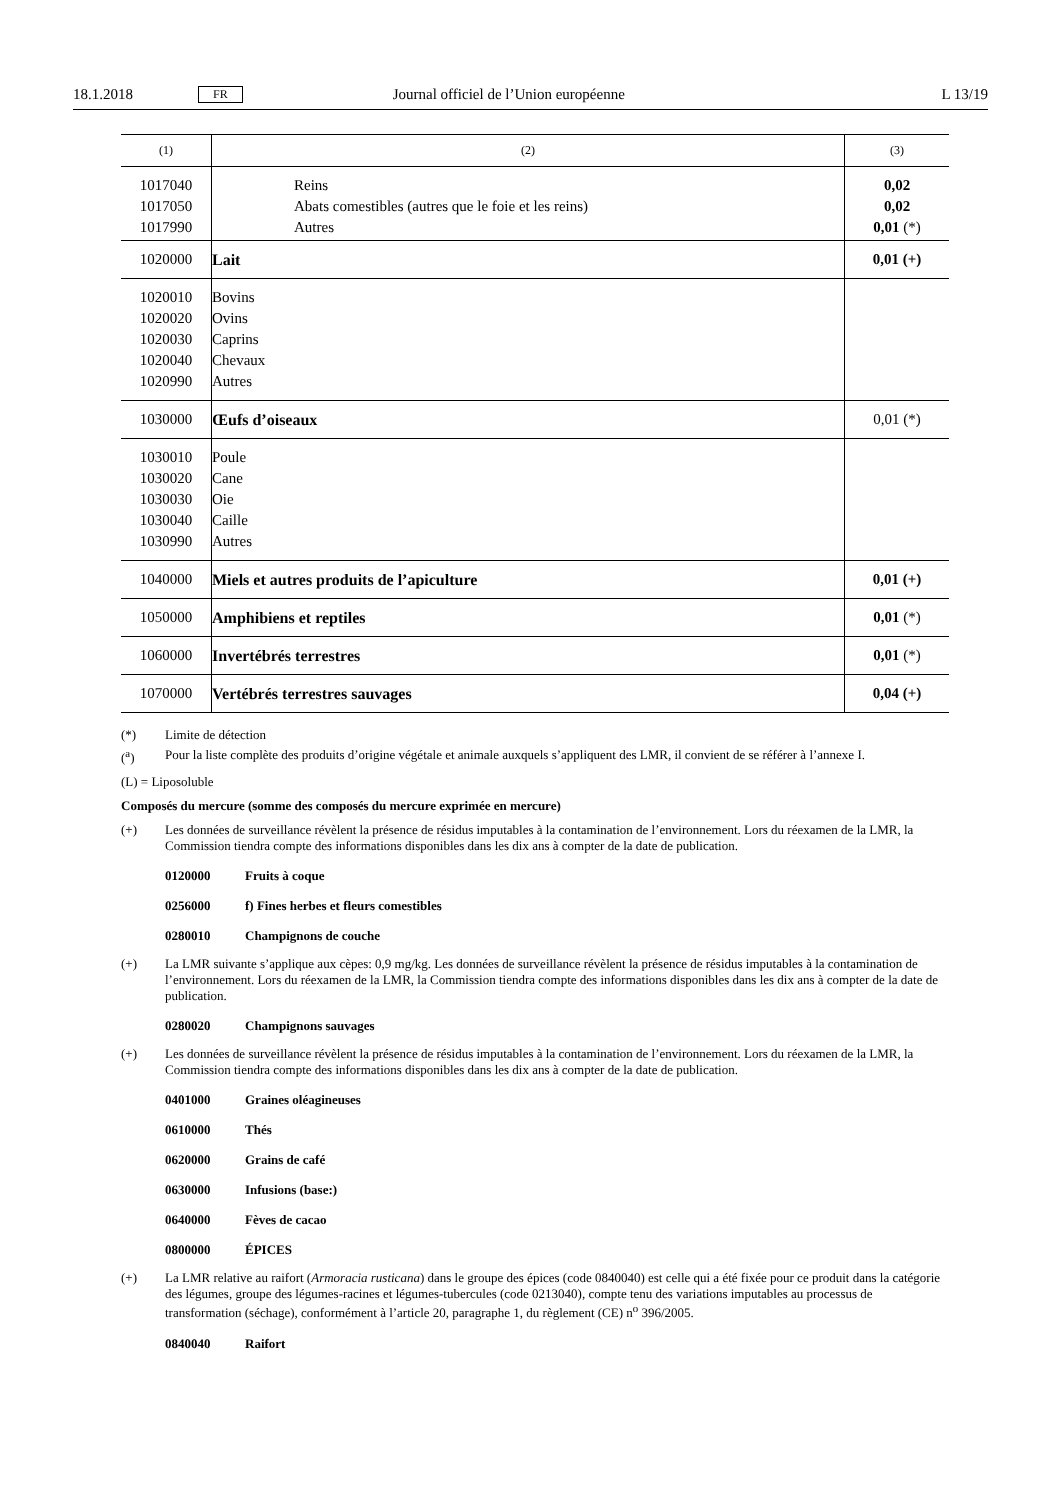18.1.2018 FR Journal officiel de l’Union européenne L 13/19
| (1) | (2) | (3) |
| --- | --- | --- |
| 1017040 1017050 1017990 | Reins Abats comestibles (autres que le foie et les reins) Autres | 0,02 0,02 0,01 (*) |
| 1020000 | Lait | 0,01 (+) |
| 1020010 1020020 1020030 1020040 1020990 | Bovins Ovins Caprins Chevaux Autres | |
| 1030000 | Œufs d’oiseaux | 0,01 (*) |
| 1030010 1030020 1030030 1030040 1030990 | Poule Cane Oie Caille Autres | |
| 1040000 | Miels et autres produits de l’apiculture | 0,01 (+) |
| 1050000 | Amphibiens et reptiles | 0,01 (*) |
| 1060000 | Invertébrés terrestres | 0,01 (*) |
| 1070000 | Vertébrés terrestres sauvages | 0,04 (+) |
(*) Limite de détection
(<sup>a</sup>) Pour la liste complète des produits d’origine végétale et animale auxquels s’appliquent des LMR, il convient de se référer à l’annexe I.
(L) = Liposoluble
Composés du mercure (somme des composés du mercure exprimée en mercure)
(+) Les données de surveillance révèlent la présence de résidus imputables à la contamination de l’environnement. Lors du réexamen de la LMR, la Commission tiendra compte des informations disponibles dans les dix ans à compter de la date de publication.
0120000 Fruits à coque
0256000 f) Fines herbes et fleurs comestibles
0280010 Champignons de couche
(+) La LMR suivante s’applique aux cèpes: 0,9 mg/kg. Les données de surveillance révèlent la présence de résidus imputables à la contamination de l’environnement. Lors du réexamen de la LMR, la Commission tiendra compte des informations disponibles dans les dix ans à compter de la date de publication.
0280020 Champignons sauvages
(+) Les données de surveillance révèlent la présence de résidus imputables à la contamination de l’environnement. Lors du réexamen de la LMR, la Commission tiendra compte des informations disponibles dans les dix ans à compter de la date de publication.
0401000 Graines oléagineuses
0610000 Thés
0620000 Grains de café
0630000 Infusions (base:)
0640000 Fèves de cacao
0800000 ÉPICES
(+) La LMR relative au raifort (Armoracia rusticana) dans le groupe des épices (code 0840040) est celle qui a été fixée pour ce produit dans la catégorie des légumes, groupe des légumes-racines et légumes-tubercules (code 0213040), compte tenu des variations imputables au processus de transformation (séchage), conformément à l’article 20, paragraphe 1, du règlement (CE) n<sup>o</sup> 396/2005.
0840040 Raifort